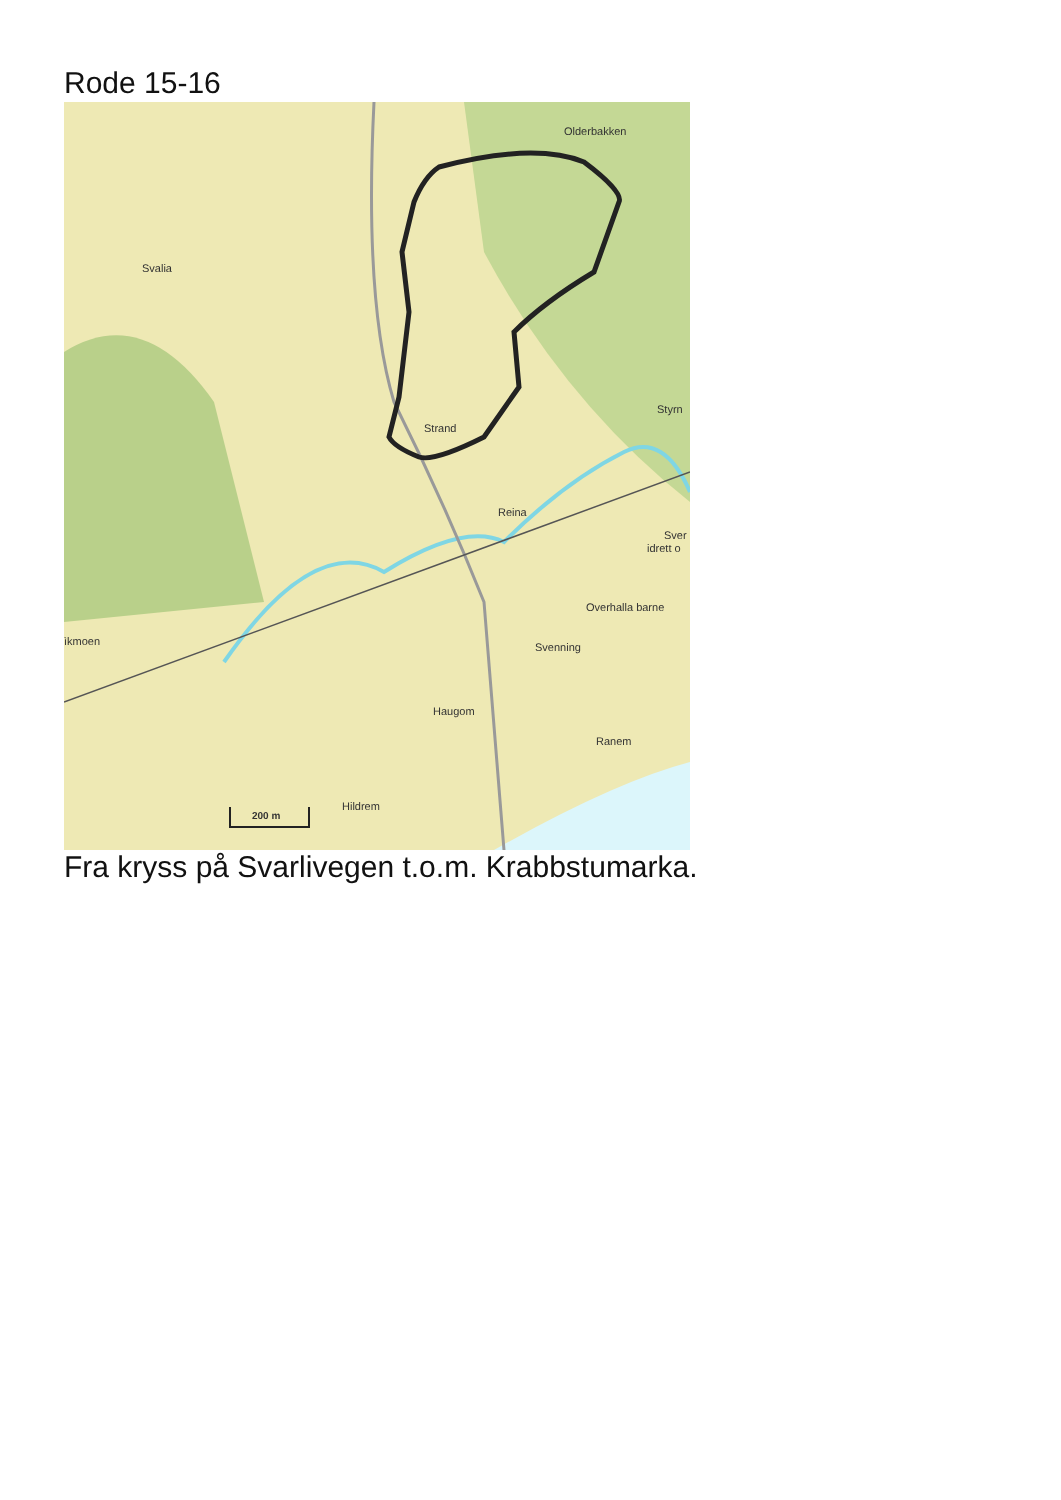Rode 15-16
Olderbakken
Svalia
Strand
Reina
Styrn
Sver
idrett o
Overhalla barne
ìkmoen
Svenning
Haugom
Ranem
Hildrem
200 m
Fra kryss på Svarlivegen t.o.m. Krabbstumarka.